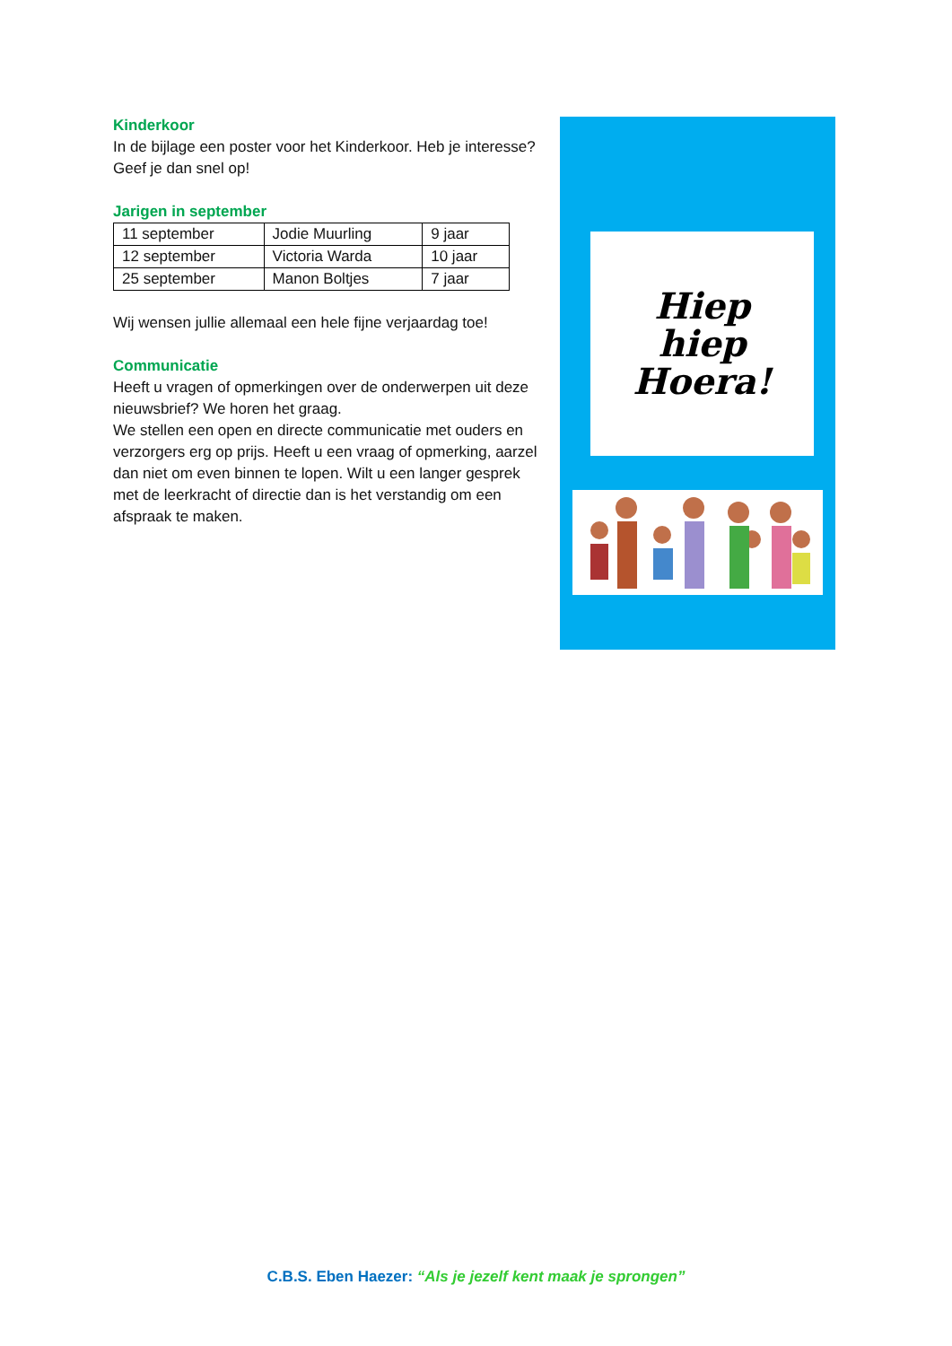Kinderkoor
In de bijlage een poster voor het Kinderkoor. Heb je interesse? Geef je dan snel op!
Jarigen in september
| 11 september | Jodie Muurling | 9 jaar |
| 12 september | Victoria Warda | 10 jaar |
| 25 september | Manon Boltjes | 7 jaar |
Wij wensen jullie allemaal een hele fijne verjaardag toe!
Communicatie
Heeft u vragen of opmerkingen over de onderwerpen uit deze nieuwsbrief? We horen het graag.
We stellen een open en directe communicatie met ouders en verzorgers erg op prijs. Heeft u een vraag of opmerking, aarzel dan niet om even binnen te lopen. Wilt u een langer gesprek met de leerkracht of directie dan is het verstandig om een afspraak te maken.
Hiep
hiep
Hoera!
C.B.S. Eben Haezer: “Als je jezelf kent maak je sprongen”